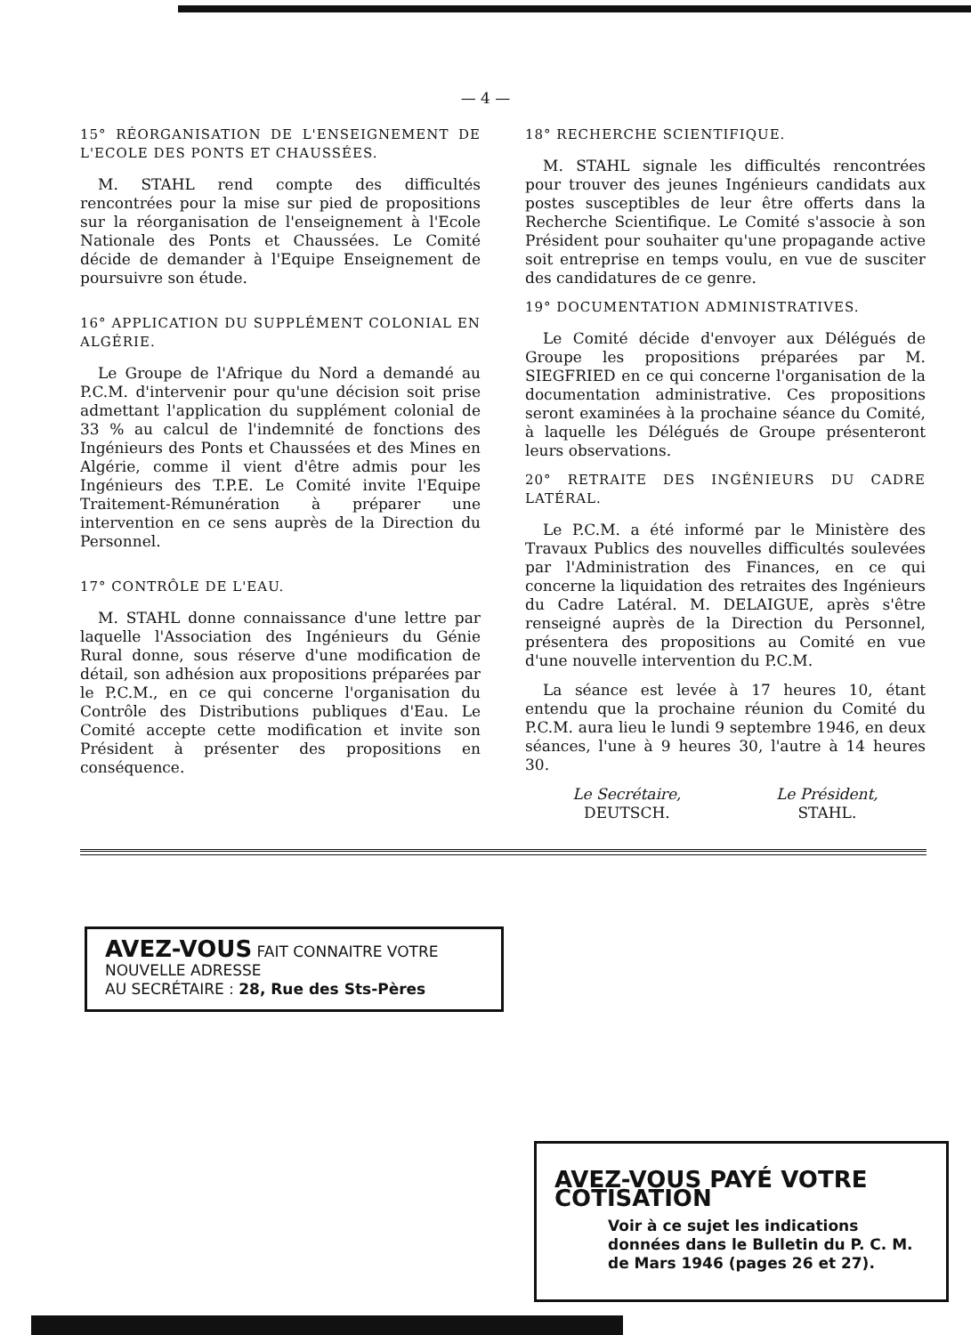— 4 —
15° RÉORGANISATION DE L'ENSEIGNEMENT DE L'ECOLE DES PONTS ET CHAUSSÉES.
M. STAHL rend compte des difficultés rencontrées pour la mise sur pied de propositions sur la réorganisation de l'enseignement à l'Ecole Nationale des Ponts et Chaussées. Le Comité décide de demander à l'Equipe Enseignement de poursuivre son étude.
16° APPLICATION DU SUPPLÉMENT COLONIAL EN ALGÉRIE.
Le Groupe de l'Afrique du Nord a demandé au P.C.M. d'intervenir pour qu'une décision soit prise admettant l'application du supplément colonial de 33 % au calcul de l'indemnité de fonctions des Ingénieurs des Ponts et Chaussées et des Mines en Algérie, comme il vient d'être admis pour les Ingénieurs des T.P.E. Le Comité invite l'Equipe Traitement-Rémunération à préparer une intervention en ce sens auprès de la Direction du Personnel.
17° CONTRÔLE DE L'EAU.
M. STAHL donne connaissance d'une lettre par laquelle l'Association des Ingénieurs du Génie Rural donne, sous réserve d'une modification de détail, son adhésion aux propositions préparées par le P.C.M., en ce qui concerne l'organisation du Contrôle des Distributions publiques d'Eau. Le Comité accepte cette modification et invite son Président à présenter des propositions en conséquence.
18° RECHERCHE SCIENTIFIQUE.
M. STAHL signale les difficultés rencontrées pour trouver des jeunes Ingénieurs candidats aux postes susceptibles de leur être offerts dans la Recherche Scientifique. Le Comité s'associe à son Président pour souhaiter qu'une propagande active soit entreprise en temps voulu, en vue de susciter des candidatures de ce genre.
19° DOCUMENTATION ADMINISTRATIVES.
Le Comité décide d'envoyer aux Délégués de Groupe les propositions préparées par M. SIEGFRIED en ce qui concerne l'organisation de la documentation administrative. Ces propositions seront examinées à la prochaine séance du Comité, à laquelle les Délégués de Groupe présenteront leurs observations.
20° RETRAITE DES INGÉNIEURS DU CADRE LATÉRAL.
Le P.C.M. a été informé par le Ministère des Travaux Publics des nouvelles difficultés soulevées par l'Administration des Finances, en ce qui concerne la liquidation des retraites des Ingénieurs du Cadre Latéral. M. DELAIGUE, après s'être renseigné auprès de la Direction du Personnel, présentera des propositions au Comité en vue d'une nouvelle intervention du P.C.M.
La séance est levée à 17 heures 10, étant entendu que la prochaine réunion du Comité du P.C.M. aura lieu le lundi 9 septembre 1946, en deux séances, l'une à 9 heures 30, l'autre à 14 heures 30.
Le Secrétaire,
DEUTSCH.
Le Président,
STAHL.
AVEZ-VOUS FAIT CONNAITRE VOTRE NOUVELLE ADRESSE
AU SECRÉTAIRE : 28, Rue des Sts-Pères
AVEZ-VOUS PAYÉ VOTRE COTISATION
Voir à ce sujet les indications données dans le Bulletin du P. C. M. de Mars 1946 (pages 26 et 27).